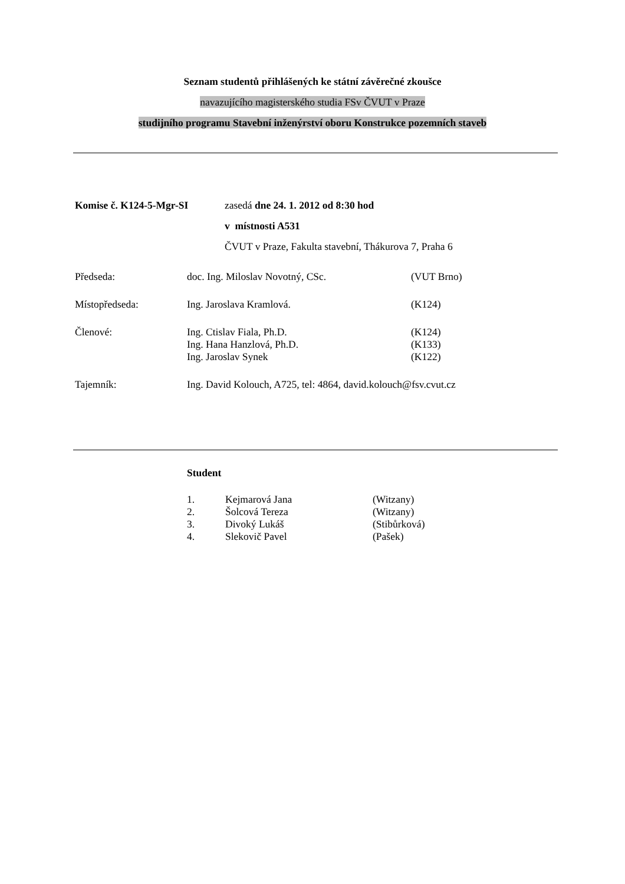Seznam studentů přihlášených ke státní závěrečné zkoušce
navazujícího magisterského studia FSv ČVUT v Praze
studijního programu Stavební inženýrství oboru Konstrukce pozemních staveb
| Komise č. K124-5-Mgr-SI | zasedá dne 24. 1. 2012 od 8:30 hod |
| | v místnosti A531 |
| | ČVUT v Praze, Fakulta stavební, Thákurova 7, Praha 6 |
| Předseda: | doc. Ing. Miloslav Novotný, CSc. | (VUT Brno) |
| Místopředseda: | Ing. Jaroslava Kramlová. | (K124) |
| Členové: | Ing. Ctislav Fiala, Ph.D. | (K124) |
| | Ing. Hana Hanzlová, Ph.D. | (K133) |
| | Ing. Jaroslav Synek | (K122) |
| Tajemník: | Ing. David Kolouch, A725, tel: 4864, david.kolouch@fsv.cvut.cz | |
Student
| 1. | Kejmarová Jana | (Witzany) |
| 2. | Šolcová Tereza | (Witzany) |
| 3. | Divoký Lukáš | (Stibůrková) |
| 4. | Slekovič Pavel | (Pašek) |